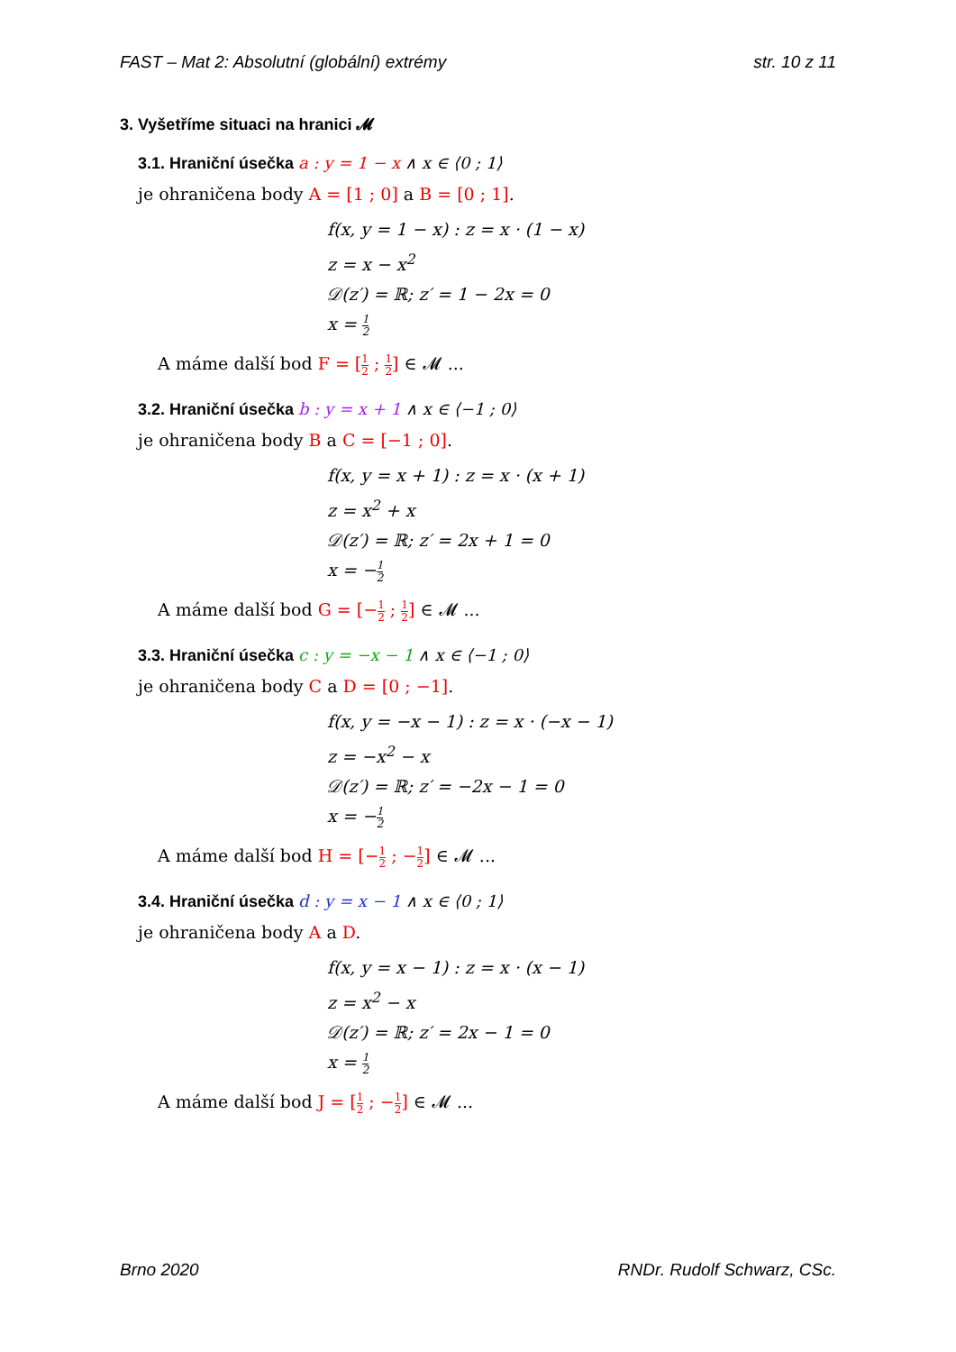FAST – Mat 2: Absolutní (globální) extrémy str. 10 z 11
3. Vyšetříme situaci na hranici 𝓜
3.1. Hraniční úsečka a : y = 1 − x ∧ x ∈ ⟨0 ; 1⟩
je ohraničena body A = [1 ; 0] a B = [0 ; 1].
f(x, y = 1 − x) : z = x · (1 − x)
z = x − x<sup>2</sup>
𝒟(z′) = ℝ; z′ = 1 − 2x = 0
x = 1 2
A máme další bod F = [1 2 ; 1 2] ∈ 𝓜 ...
3.2. Hraniční úsečka b : y = x + 1 ∧ x ∈ ⟨−1 ; 0⟩
je ohraničena body B a C = [−1 ; 0].
f(x, y = x + 1) : z = x · (x + 1)
z = x<sup>2</sup> + x
𝒟(z′) = ℝ; z′ = 2x + 1 = 0
x = −1 2
A máme další bod G = [−1 2 ; 1 2] ∈ 𝓜 ...
3.3. Hraniční úsečka c : y = −x − 1 ∧ x ∈ ⟨−1 ; 0⟩
je ohraničena body C a D = [0 ; −1].
f(x, y = −x − 1) : z = x · (−x − 1)
z = −x<sup>2</sup> − x
𝒟(z′) = ℝ; z′ = −2x − 1 = 0
x = −1 2
A máme další bod H = [−1 2 ; −1 2] ∈ 𝓜 ...
3.4. Hraniční úsečka d : y = x − 1 ∧ x ∈ ⟨0 ; 1⟩
je ohraničena body A a D.
f(x, y = x − 1) : z = x · (x − 1)
z = x<sup>2</sup> − x
𝒟(z′) = ℝ; z′ = 2x − 1 = 0
x = 1 2
A máme další bod J = [1 2 ; −1 2] ∈ 𝓜 ...
Brno 2020 RNDr. Rudolf Schwarz, CSc.